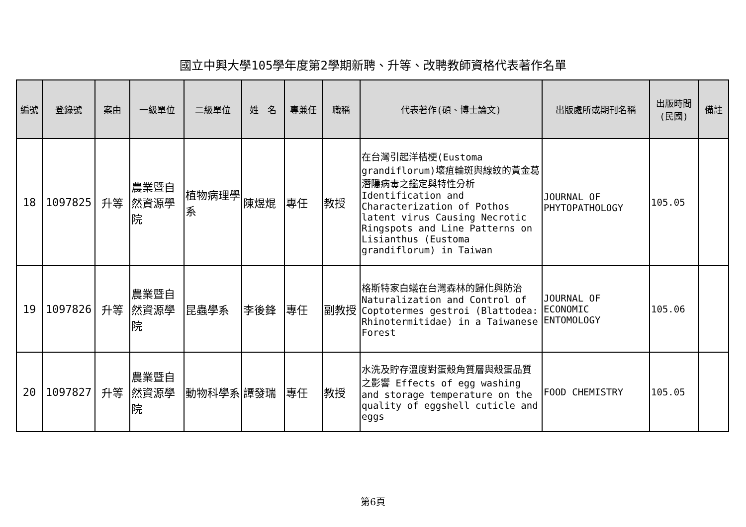國立中興大學105學年度第2學期新聘、升等、改聘教師資格代表著作名單
| 編號 | 登錄號 | 案由 | 一級單位 | 二級單位 | 姓 名 | 專兼任 | 職稱 | 代表著作(碩、博士論文) | 出版處所或期刊名稱 | 出版時間 (民國) | 備註 |
| --- | --- | --- | --- | --- | --- | --- | --- | --- | --- | --- | --- |
| 18 | 1097825 | 升等 | 農業暨自然資源學院 | 植物病理學系 | 陳煜焜 | 專任 | 教授 | 在台灣引起洋桔梗(Eustoma grandiflorum)壞疽輪斑與線紋的黃金葛潛隱病毒之鑑定與特性分析 Identification and Characterization of Pothos latent virus Causing Necrotic Ringspots and Line Patterns on Lisianthus (Eustoma grandiflorum) in Taiwan | JOURNAL OF PHYTOPATHOLOGY | 105.05 | |
| 19 | 1097826 | 升等 | 農業暨自然資源學院 | 昆蟲學系 | 李後鋒 | 專任 | 副教授 | 格斯特家白蟻在台灣森林的歸化與防治 Naturalization and Control of Coptotermes gestroi (Blattodea: Rhinotermitidae) in a Taiwanese Forest | JOURNAL OF ECONOMIC ENTOMOLOGY | 105.06 | |
| 20 | 1097827 | 升等 | 農業暨自然資源學院 | 動物科學系 | 譚發瑞 | 專任 | 教授 | 水洗及貯存溫度對蛋殼角質層與殼蛋品質之影響 Effects of egg washing and storage temperature on the quality of eggshell cuticle and eggs | FOOD CHEMISTRY | 105.05 | |
第6頁